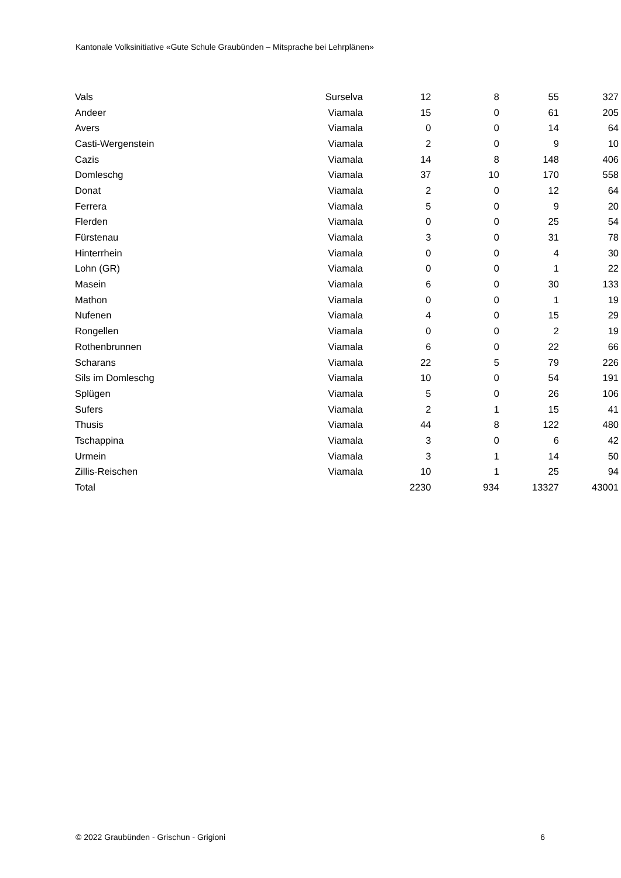Kantonale Volksinitiative «Gute Schule Graubünden – Mitsprache bei Lehrplänen»
| Vals | Surselva | 12 | 8 | 55 | 327 |
| Andeer | Viamala | 15 | 0 | 61 | 205 |
| Avers | Viamala | 0 | 0 | 14 | 64 |
| Casti-Wergenstein | Viamala | 2 | 0 | 9 | 10 |
| Cazis | Viamala | 14 | 8 | 148 | 406 |
| Domleschg | Viamala | 37 | 10 | 170 | 558 |
| Donat | Viamala | 2 | 0 | 12 | 64 |
| Ferrera | Viamala | 5 | 0 | 9 | 20 |
| Flerden | Viamala | 0 | 0 | 25 | 54 |
| Fürstenau | Viamala | 3 | 0 | 31 | 78 |
| Hinterrhein | Viamala | 0 | 0 | 4 | 30 |
| Lohn (GR) | Viamala | 0 | 0 | 1 | 22 |
| Masein | Viamala | 6 | 0 | 30 | 133 |
| Mathon | Viamala | 0 | 0 | 1 | 19 |
| Nufenen | Viamala | 4 | 0 | 15 | 29 |
| Rongellen | Viamala | 0 | 0 | 2 | 19 |
| Rothenbrunnen | Viamala | 6 | 0 | 22 | 66 |
| Scharans | Viamala | 22 | 5 | 79 | 226 |
| Sils im Domleschg | Viamala | 10 | 0 | 54 | 191 |
| Splügen | Viamala | 5 | 0 | 26 | 106 |
| Sufers | Viamala | 2 | 1 | 15 | 41 |
| Thusis | Viamala | 44 | 8 | 122 | 480 |
| Tschappina | Viamala | 3 | 0 | 6 | 42 |
| Urmein | Viamala | 3 | 1 | 14 | 50 |
| Zillis-Reischen | Viamala | 10 | 1 | 25 | 94 |
| Total | | 2230 | 934 | 13327 | 43001 |
© 2022 Graubünden - Grischun - Grigioni 6